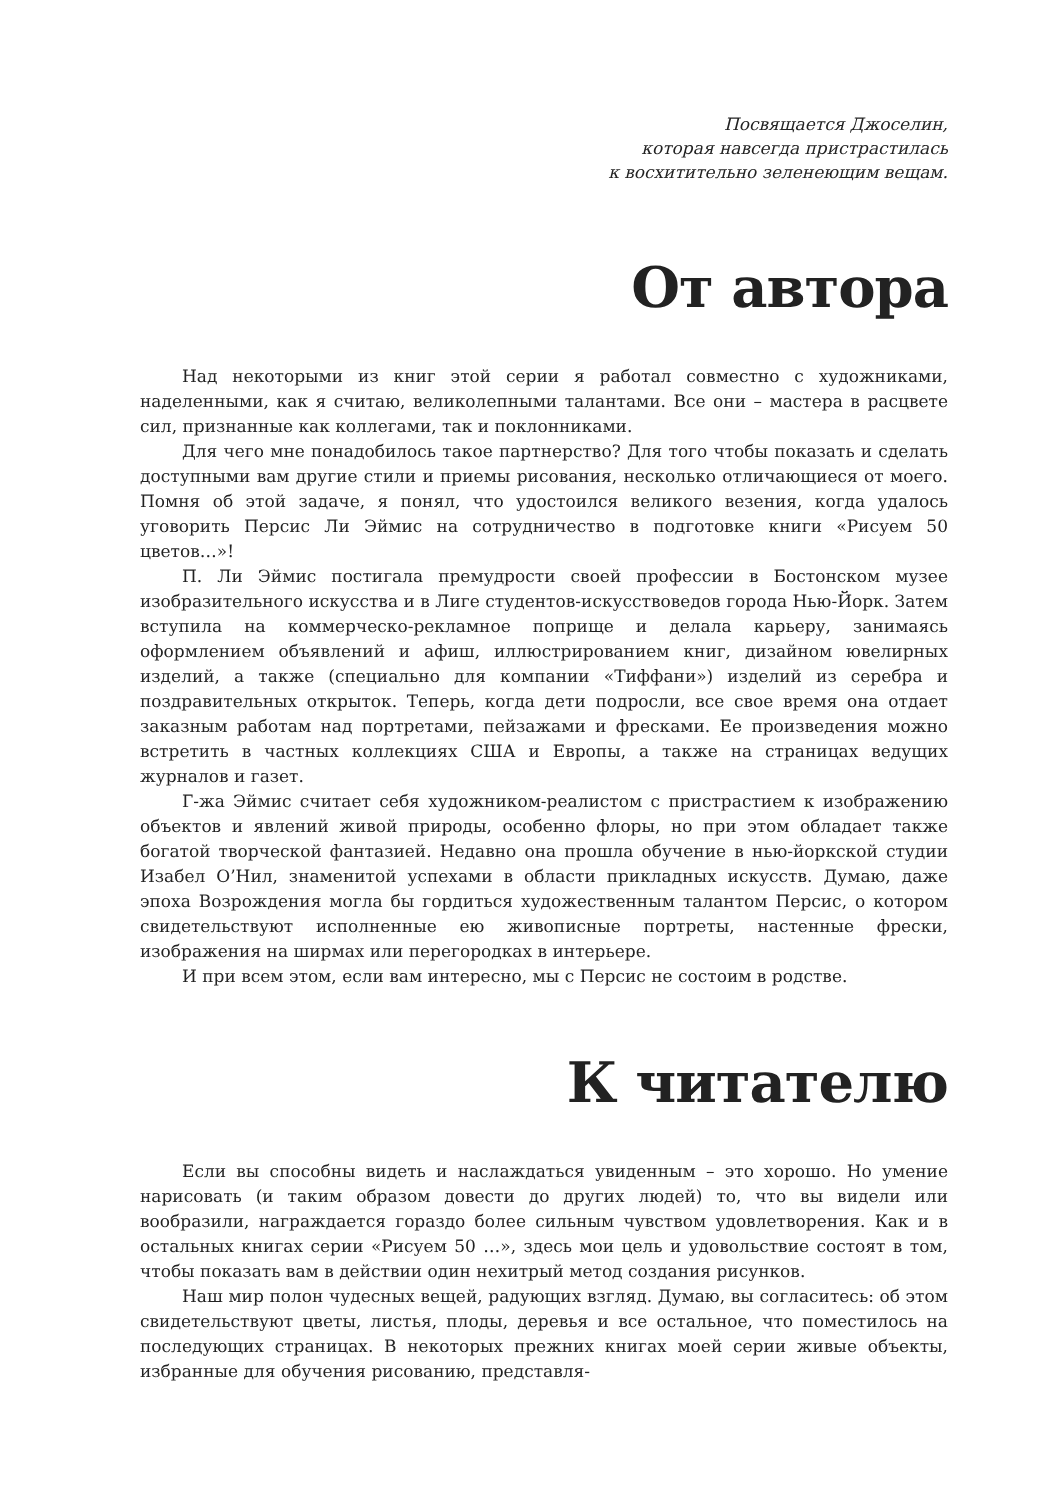Посвящается Джоселин,
которая навсегда пристрастилась
к восхитительно зеленеющим вещам.
От автора
Над некоторыми из книг этой серии я работал совместно с художниками, наделенными, как я считаю, великолепными талантами. Все они – мастера в расцвете сил, признанные как коллегами, так и поклонниками.
Для чего мне понадобилось такое партнерство? Для того чтобы показать и сделать доступными вам другие стили и приемы рисования, несколько отличающиеся от моего. Помня об этой задаче, я понял, что удостоился великого везения, когда удалось уговорить Персис Ли Эймис на сотрудничество в подготовке книги «Рисуем 50 цветов…»!
П. Ли Эймис постигала премудрости своей профессии в Бостонском музее изобразительного искусства и в Лиге студентов-искусствоведов города Нью-Йорк. Затем вступила на коммерческо-рекламное поприще и делала карьеру, занимаясь оформлением объявлений и афиш, иллюстрированием книг, дизайном ювелирных изделий, а также (специально для компании «Тиффани») изделий из серебра и поздравительных открыток. Теперь, когда дети подросли, все свое время она отдает заказным работам над портретами, пейзажами и фресками. Ее произведения можно встретить в частных коллекциях США и Европы, а также на страницах ведущих журналов и газет.
Г-жа Эймис считает себя художником-реалистом с пристрастием к изображению объектов и явлений живой природы, особенно флоры, но при этом обладает также богатой творческой фантазией. Недавно она прошла обучение в нью-йоркской студии Изабел О’Нил, знаменитой успехами в области прикладных искусств. Думаю, даже эпоха Возрождения могла бы гордиться художественным талантом Персис, о котором свидетельствуют исполненные ею живописные портреты, настенные фрески, изображения на ширмах или перегородках в интерьере.
И при всем этом, если вам интересно, мы с Персис не состоим в родстве.
К читателю
Если вы способны видеть и наслаждаться увиденным – это хорошо. Но умение нарисовать (и таким образом довести до других людей) то, что вы видели или вообразили, награждается гораздо более сильным чувством удовлетворения. Как и в остальных книгах серии «Рисуем 50 …», здесь мои цель и удовольствие состоят в том, чтобы показать вам в действии один нехитрый метод создания рисунков.
Наш мир полон чудесных вещей, радующих взгляд. Думаю, вы согласитесь: об этом свидетельствуют цветы, листья, плоды, деревья и все остальное, что поместилось на последующих страницах. В некоторых прежних книгах моей серии живые объекты, избранные для обучения рисованию, представля-